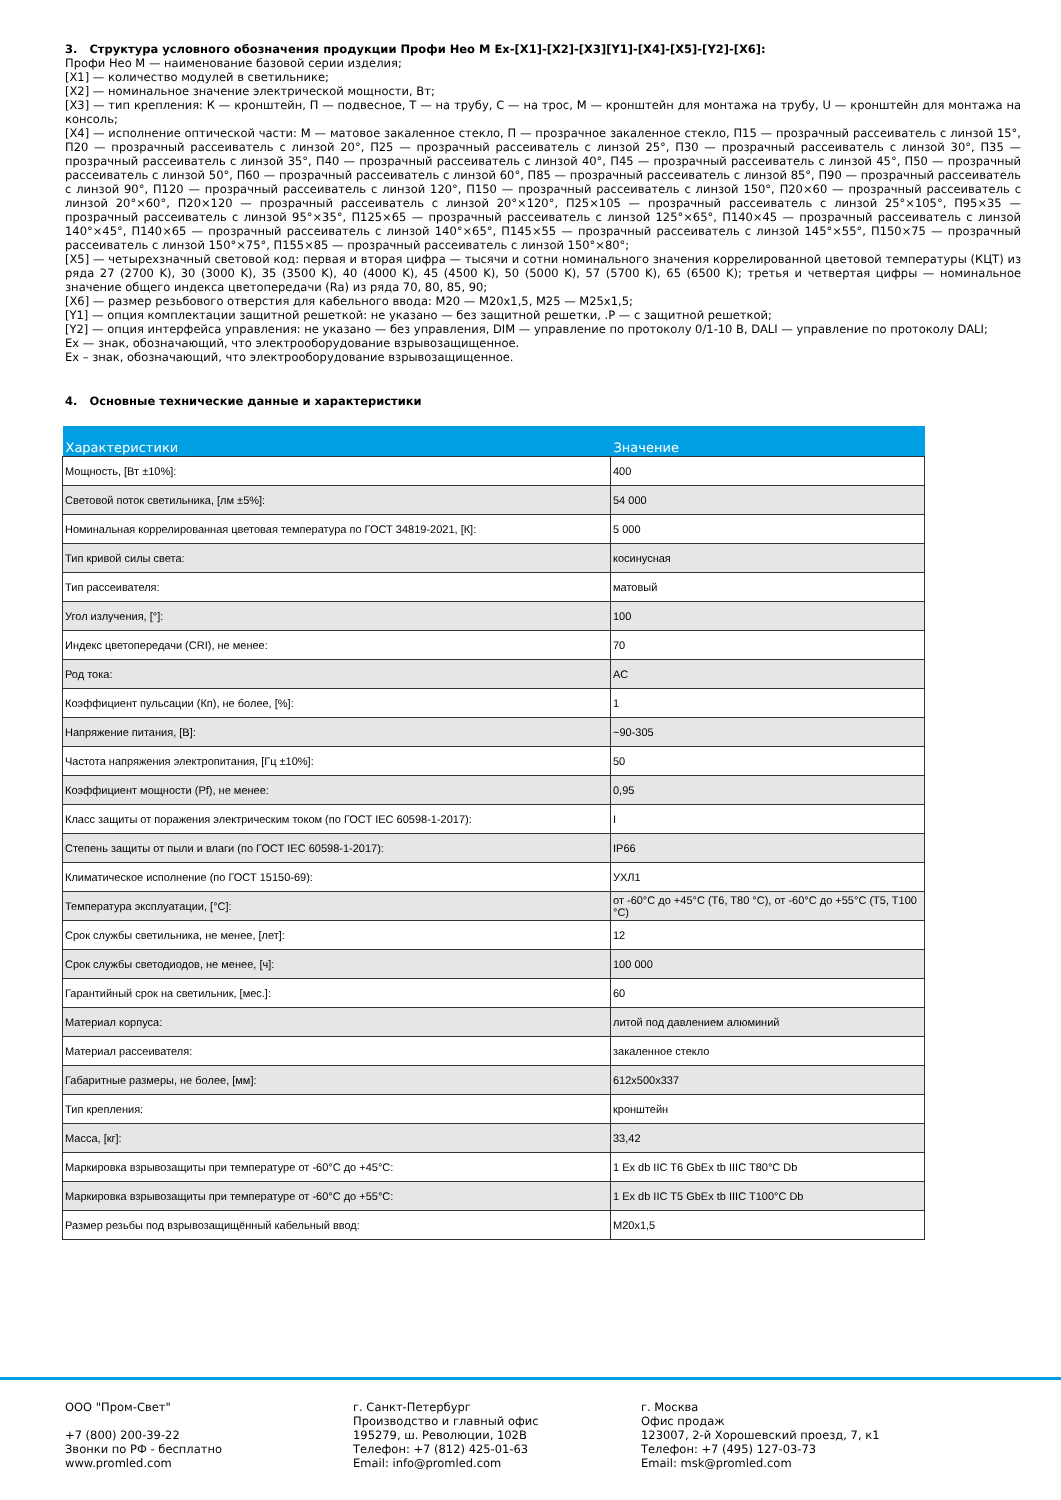3. Структура условного обозначения продукции Профи Нео М Ex-[X1]-[X2]-[X3][Y1]-[X4]-[X5]-[Y2]-[X6]:
Профи Нео М — наименование базовой серии изделия;
[X1] — количество модулей в светильнике;
[X2] — номинальное значение электрической мощности, Вт;
[X3] — тип крепления: К — кронштейн, П — подвесное, Т — на трубу, С — на трос, М — кронштейн для монтажа на трубу, U — кронштейн для монтажа на консоль;
[X4] — исполнение оптической части: М — матовое закаленное стекло, П — прозрачное закаленное стекло, П15 — прозрачный рассеиватель с линзой 15°, П20 — прозрачный рассеиватель с линзой 20°, П25 — прозрачный рассеиватель с линзой 25°, П30 — прозрачный рассеиватель с линзой 30°, П35 — прозрачный рассеиватель с линзой 35°, П40 — прозрачный рассеиватель с линзой 40°, П45 — прозрачный рассеиватель с линзой 45°, П50 — прозрачный рассеиватель с линзой 50°, П60 — прозрачный рассеиватель с линзой 60°, П85 — прозрачный рассеиватель с линзой 85°, П90 — прозрачный рассеиватель с линзой 90°, П120 — прозрачный рассеиватель с линзой 120°, П150 — прозрачный рассеиватель с линзой 150°, П20×60 — прозрачный рассеиватель с линзой 20°×60°, П20×120 — прозрачный рассеиватель с линзой 20°×120°, П25×105 — прозрачный рассеиватель с линзой 25°×105°, П95×35 — прозрачный рассеиватель с линзой 95°×35°, П125×65 — прозрачный рассеиватель с линзой 125°×65°, П140×45 — прозрачный рассеиватель с линзой 140°×45°, П140×65 — прозрачный рассеиватель с линзой 140°×65°, П145×55 — прозрачный рассеиватель с линзой 145°×55°, П150×75 — прозрачный рассеиватель с линзой 150°×75°, П155×85 — прозрачный рассеиватель с линзой 150°×80°;
[X5] — четырехзначный световой код: первая и вторая цифра — тысячи и сотни номинального значения коррелированной цветовой температуры (КЦТ) из ряда 27 (2700 K), 30 (3000 K), 35 (3500 K), 40 (4000 K), 45 (4500 K), 50 (5000 K), 57 (5700 K), 65 (6500 K); третья и четвертая цифры — номинальное значение общего индекса цветопередачи (Ra) из ряда 70, 80, 85, 90;
[X6] — размер резьбового отверстия для кабельного ввода: M20 — M20x1,5, M25 — M25x1,5;
[Y1] — опция комплектации защитной решеткой: не указано — без защитной решетки, .P — с защитной решеткой;
[Y2] — опция интерфейса управления: не указано — без управления, DIM — управление по протоколу 0/1-10 В, DALI — управление по протоколу DALI;
Ex — знак, обозначающий, что электрооборудование взрывозащищенное.
Ex – знак, обозначающий, что электрооборудование взрывозащищенное.
4. Основные технические данные и характеристики
| Характеристики | Значение |
| --- | --- |
| Мощность, [Вт ±10%]: | 400 |
| Световой поток светильника, [лм ±5%]: | 54 000 |
| Номинальная коррелированная цветовая температура по ГОСТ 34819-2021, [К]: | 5 000 |
| Тип кривой силы света: | косинусная |
| Тип рассеивателя: | матовый |
| Угол излучения, [°]: | 100 |
| Индекс цветопередачи (CRI), не менее: | 70 |
| Род тока: | AC |
| Коэффициент пульсации (Кп), не более, [%]: | 1 |
| Напряжение питания, [В]: | ~90-305 |
| Частота напряжения электропитания, [Гц ±10%]: | 50 |
| Коэффициент мощности (Pf), не менее: | 0,95 |
| Класс защиты от поражения электрическим током (по ГОСТ IEC 60598-1-2017): | I |
| Степень защиты от пыли и влаги (по ГОСТ IEC 60598-1-2017): | IP66 |
| Климатическое исполнение (по ГОСТ 15150-69): | УХЛ1 |
| Температура эксплуатации, [°C]: | от -60°C до +45°C (T6, T80 °C), от -60°C до +55°C (T5, T100 °C) |
| Срок службы светильника, не менее, [лет]: | 12 |
| Срок службы светодиодов, не менее, [ч]: | 100 000 |
| Гарантийный срок на светильник, [мес.]: | 60 |
| Материал корпуса: | литой под давлением алюминий |
| Материал рассеивателя: | закаленное стекло |
| Габаритные размеры, не более, [мм]: | 612x500x337 |
| Тип крепления: | кронштейн |
| Масса, [кг]: | 33,42 |
| Маркировка взрывозащиты при температуре от -60°C до +45°C: | 1 Ex db IIC T6 GbEx tb IIIC T80°C Db |
| Маркировка взрывозащиты при температуре от -60°C до +55°C: | 1 Ex db IIC T5 GbEx tb IIIC T100°C Db |
| Размер резьбы под взрывозащищённый кабельный ввод: | M20x1,5 |
ООО "Пром-Свет"
+7 (800) 200-39-22
Звонки по РФ - бесплатно
www.promled.com
г. Санкт-Петербург
Производство и главный офис
195279, ш. Революции, 102В
Телефон: +7 (812) 425-01-63
Email: info@promled.com
г. Москва
Офис продаж
123007, 2-й Хорошевский проезд, 7, к1
Телефон: +7 (495) 127-03-73
Email: msk@promled.com